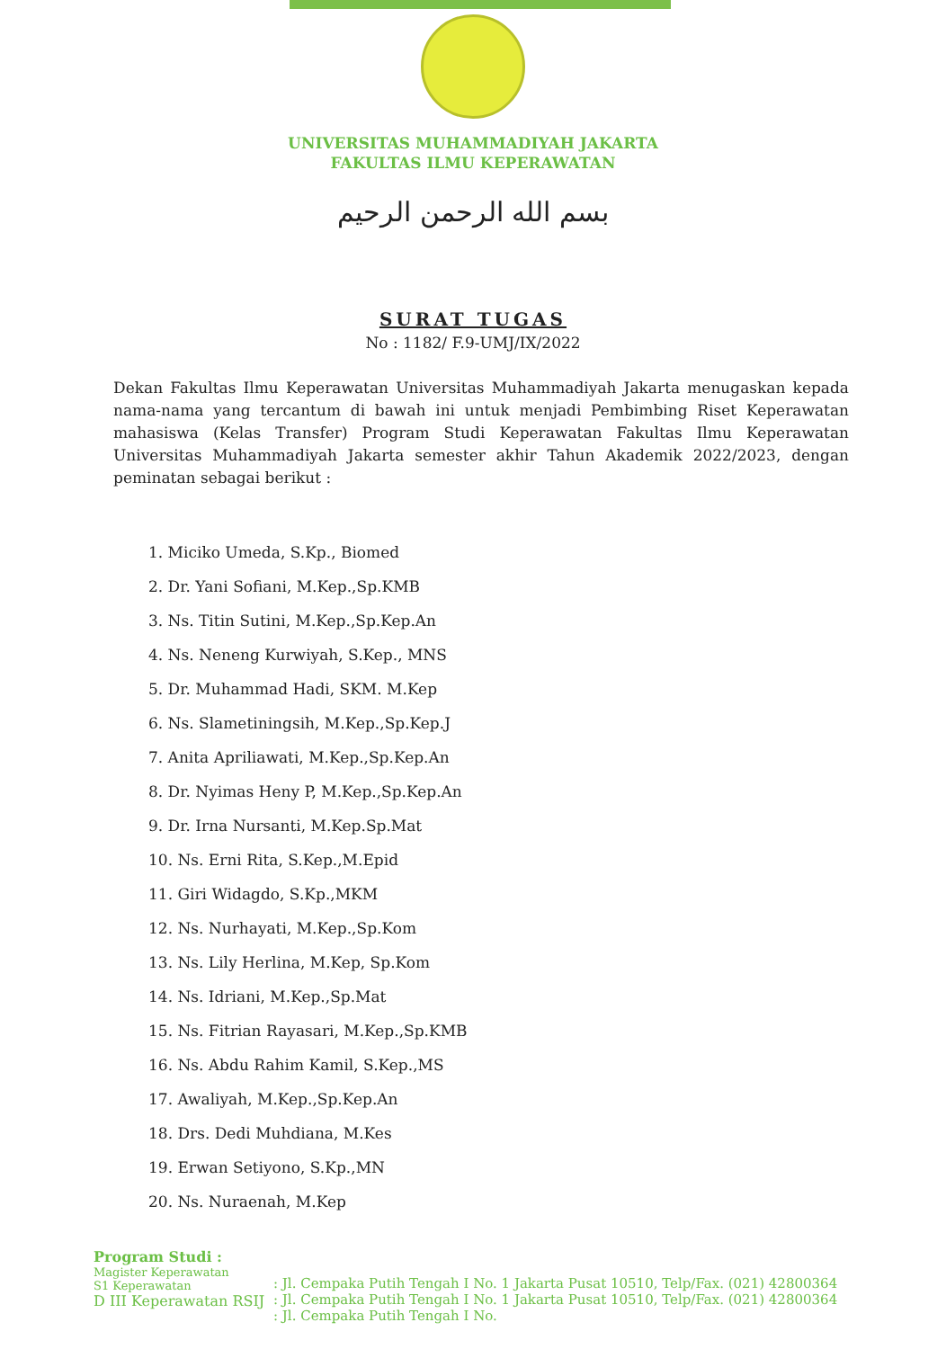UNIVERSITAS MUHAMMADIYAH JAKARTA
FAKULTAS ILMU KEPERAWATAN
بسم الله الرحمن الرحيم
SURAT TUGAS
No : 1182/ F.9-UMJ/IX/2022
Dekan Fakultas Ilmu Keperawatan Universitas Muhammadiyah Jakarta menugaskan kepada nama-nama yang tercantum di bawah ini untuk menjadi Pembimbing Riset Keperawatan mahasiswa (Kelas Transfer) Program Studi Keperawatan Fakultas Ilmu Keperawatan Universitas Muhammadiyah Jakarta semester akhir Tahun Akademik 2022/2023, dengan peminatan sebagai berikut :
1. Miciko Umeda, S.Kp., Biomed
2. Dr. Yani Sofiani, M.Kep.,Sp.KMB
3. Ns. Titin Sutini, M.Kep.,Sp.Kep.An
4. Ns. Neneng Kurwiyah, S.Kep., MNS
5. Dr. Muhammad Hadi, SKM. M.Kep
6. Ns. Slametiningsih, M.Kep.,Sp.Kep.J
7. Anita Apriliawati, M.Kep.,Sp.Kep.An
8. Dr. Nyimas Heny P, M.Kep.,Sp.Kep.An
9. Dr. Irna Nursanti, M.Kep.Sp.Mat
10. Ns. Erni Rita, S.Kep.,M.Epid
11. Giri Widagdo, S.Kp.,MKM
12. Ns. Nurhayati, M.Kep.,Sp.Kom
13. Ns. Lily Herlina, M.Kep, Sp.Kom
14. Ns. Idriani, M.Kep.,Sp.Mat
15. Ns. Fitrian Rayasari, M.Kep.,Sp.KMB
16. Ns. Abdu Rahim Kamil, S.Kep.,MS
17. Awaliyah, M.Kep.,Sp.Kep.An
18. Drs. Dedi Muhdiana, M.Kes
19. Erwan Setiyono, S.Kp.,MN
20. Ns. Nuraenah, M.Kep
Program Studi :
Magister Keperawatan
S1 Keperawatan
D III Keperawatan RSIJ
: Jl. Cempaka Putih Tengah I No. 1 Jakarta Pusat 10510, Telp/Fax. (021) 42800364
: Jl. Cempaka Putih Tengah I No. 1 Jakarta Pusat 10510, Telp/Fax. (021) 42800364
: Jl. Cempaka Putih Tengah I No.